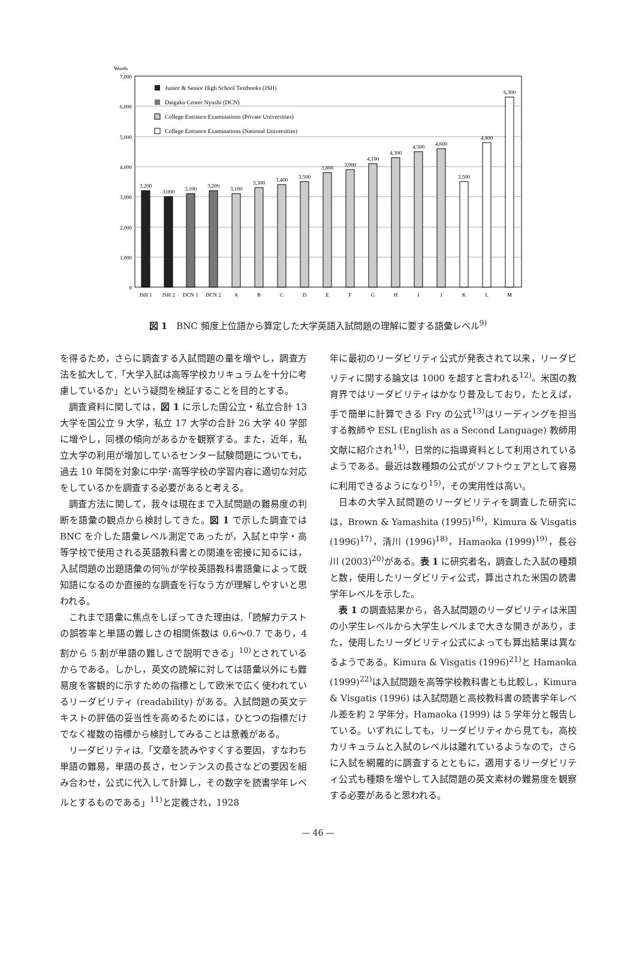Words
7,000
6,000
5,000
4,000
3,000
2,000
1,000
0
Junior & Senior High School Textbooks (JSH)
Daigaku Center Nyushi (DCN)
College Entrance Examinations (Private Universities)
College Entrance Examinations (National Universities)
3,200
3,000
3,100
3,200
3,100
3,300
3,400
3,500
3,800
3,900
4,100
4,300
4,500
4,600
3,500
4,800
6,300
JSH 1
JSH 2
DCN 1
DCN 2
A
B
C
D
E
F
G
H
I
J
K
L
M
図 1　BNC 頻度上位語から算定した大学英語入試問題の理解に要する語彙レベル<sup>9)</sup>
を得るため，さらに調査する入試問題の量を増やし，調査方法を拡大して,「大学入試は高等学校カリキュラムを十分に考慮しているか」という疑問を検証することを目的とする。
調査資料に関しては，図 1 に示した国公立・私立合計 13 大学を国公立 9 大学，私立 17 大学の合計 26 大学 40 学部に増やし，同様の傾向があるかを観察する。また，近年，私立大学の利用が増加しているセンター試験問題についても，過去 10 年間を対象に中学･高等学校の学習内容に適切な対応をしているかを調査する必要があると考える。
調査方法に関して，我々は現在まで入試問題の難易度の判断を語彙の観点から検討してきた。図 1 で示した調査では BNC を介した語彙レベル測定であったが，入試と中学・高等学校で使用される英語教科書との関連を密接に知るには，入試問題の出題語彙の何％が学校英語教科書語彙によって既知語になるのか直接的な調査を行なう方が理解しやすいと思われる。
これまで語彙に焦点をしぼってきた理由は,「読解力テストの誤答率と単語の難しさの相関係数は 0.6～0.7 であり，4 割から 5 割が単語の難しさで説明できる」<sup>10)</sup>とされているからである。しかし，英文の読解に対しては語彙以外にも難易度を客観的に示すための指標として欧米で広く使われているリーダビリティ (readability) がある。入試問題の英文テキストの評価の妥当性を高めるためには，ひとつの指標だけでなく複数の指標から検討してみることは意義がある。
リーダビリティは,「文章を読みやすくする要因，すなわち単語の難易，単語の長さ，センテンスの長さなどの要因を組み合わせ，公式に代入して計算し，その数字を読書学年レベルとするものである」<sup>11)</sup>と定義され，1928
年に最初のリーダビリティ公式が発表されて以来，リーダビリティに関する論文は 1000 を超すと言われる<sup>12)</sup>。米国の教育界ではリーダビリティはかなり普及しており，たとえば，手で簡単に計算できる Fry の公式<sup>13)</sup>はリーディングを担当する教師や ESL (English as a Second Language) 教師用文献に紹介され<sup>14)</sup>，日常的に指導資料として利用されているようである。最近は数種類の公式がソフトウェアとして容易に利用できるようになり<sup>15)</sup>，その実用性は高い。
日本の大学入試問題のリーダビリティを調査した研究には，Brown & Yamashita (1995)<sup>16)</sup>，Kimura & Visgatis (1996)<sup>17)</sup>，清川 (1996)<sup>18)</sup>，Hamaoka (1999)<sup>19)</sup>，長谷川 (2003)<sup>20)</sup>がある。表 1 に研究者名，調査した入試の種類と数，使用したリーダビリティ公式，算出された米国の読書学年レベルを示した。
表 1 の調査結果から，各入試問題のリーダビリティは米国の小学生レベルから大学生レベルまで大きな開きがあり，また，使用したリーダビリティ公式によっても算出結果は異なるようである。Kimura & Visgatis (1996)<sup>21)</sup>と Hamaoka (1999)<sup>22)</sup>は入試問題を高等学校教科書とも比較し，Kimura & Visgatis (1996) は入試問題と高校教科書の読書学年レベル差を約 2 学年分，Hamaoka (1999) は 5 学年分と報告している。いずれにしても，リーダビリティから見ても，高校カリキュラムと入試のレベルは離れているようなので，さらに入試を網羅的に調査するとともに，適用するリーダビリティ公式も種類を増やして入試問題の英文素材の難易度を観察する必要があると思われる。
— 46 —